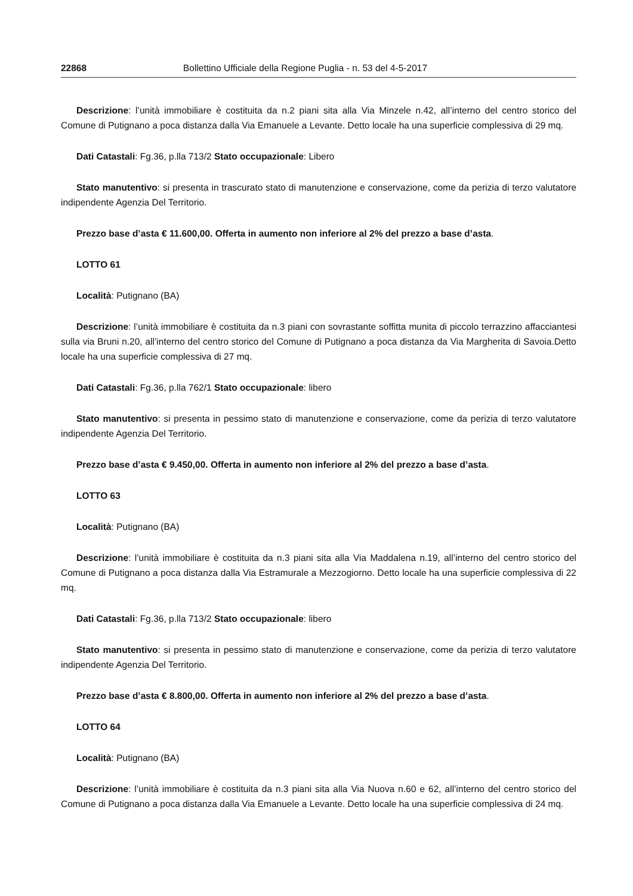22868 Bollettino Ufficiale della Regione Puglia - n. 53 del 4-5-2017
Descrizione: l’unità immobiliare è costituita da n.2 piani sita alla Via Minzele n.42, all’interno del centro storico del Comune di Putignano a poca distanza dalla Via Emanuele a Levante. Detto locale ha una superficie complessiva di 29 mq.
Dati Catastali: Fg.36, p.lla 713/2 Stato occupazionale: Libero
Stato manutentivo: si presenta in trascurato stato di manutenzione e conservazione, come da perizia di terzo valutatore indipendente Agenzia Del Territorio.
Prezzo base d’asta € 11.600,00. Offerta in aumento non inferiore al 2% del prezzo a base d’asta.
LOTTO 61
Località: Putignano (BA)
Descrizione: l’unità immobiliare è costituita da n.3 piani con sovrastante soffitta munita di piccolo terrazzino affacciantesi sulla via Bruni n.20, all’interno del centro storico del Comune di Putignano a poca distanza da Via Margherita di Savoia.Detto locale ha una superficie complessiva di 27 mq.
Dati Catastali: Fg.36, p.lla 762/1 Stato occupazionale: libero
Stato manutentivo: si presenta in pessimo stato di manutenzione e conservazione, come da perizia di terzo valutatore indipendente Agenzia Del Territorio.
Prezzo base d’asta € 9.450,00. Offerta in aumento non inferiore al 2% del prezzo a base d’asta.
LOTTO 63
Località: Putignano (BA)
Descrizione: l’unità immobiliare è costituita da n.3 piani sita alla Via Maddalena n.19, all’interno del centro storico del Comune di Putignano a poca distanza dalla Via Estramurale a Mezzogiorno. Detto locale ha una superficie complessiva di 22 mq.
Dati Catastali: Fg.36, p.lla 713/2 Stato occupazionale: libero
Stato manutentivo: si presenta in pessimo stato di manutenzione e conservazione, come da perizia di terzo valutatore indipendente Agenzia Del Territorio.
Prezzo base d’asta € 8.800,00. Offerta in aumento non inferiore al 2% del prezzo a base d’asta.
LOTTO 64
Località: Putignano (BA)
Descrizione: l’unità immobiliare è costituita da n.3 piani sita alla Via Nuova n.60 e 62, all’interno del centro storico del Comune di Putignano a poca distanza dalla Via Emanuele a Levante. Detto locale ha una superficie complessiva di 24 mq.